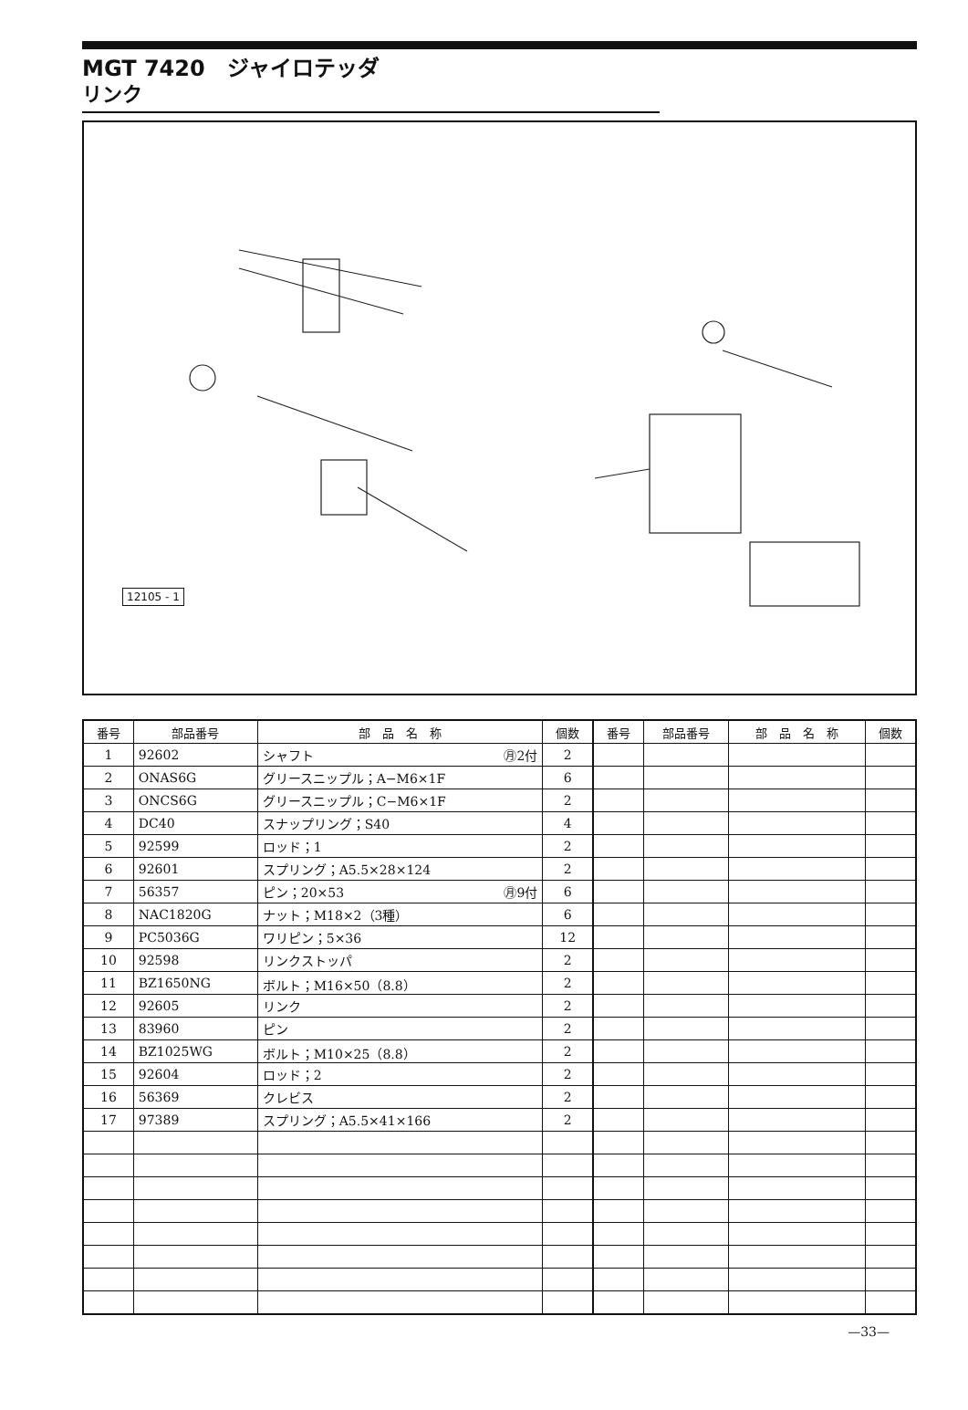MGT 7420　ジャイロテッダ
リンク
12105 - 1
| 番号 | 部品番号 | 部 品 名 称 | 個数 | 番号 | 部品番号 | 部 品 名 称 | 個数 |
| --- | --- | --- | --- | --- | --- | --- | --- |
| 1 | 92602 | シャフト ㊊2付 | 2 | | | | |
| 2 | ONAS6G | グリースニップル；A−M6×1F | 6 | | | | |
| 3 | ONCS6G | グリースニップル；C−M6×1F | 2 | | | | |
| 4 | DC40 | スナップリング；S40 | 4 | | | | |
| 5 | 92599 | ロッド；1 | 2 | | | | |
| 6 | 92601 | スプリング；A5.5×28×124 | 2 | | | | |
| 7 | 56357 | ピン；20×53 ㊊9付 | 6 | | | | |
| 8 | NAC1820G | ナット；M18×2（3種） | 6 | | | | |
| 9 | PC5036G | ワリピン；5×36 | 12 | | | | |
| 10 | 92598 | リンクストッパ | 2 | | | | |
| 11 | BZ1650NG | ボルト；M16×50（8.8） | 2 | | | | |
| 12 | 92605 | リンク | 2 | | | | |
| 13 | 83960 | ピン | 2 | | | | |
| 14 | BZ1025WG | ボルト；M10×25（8.8） | 2 | | | | |
| 15 | 92604 | ロッド；2 | 2 | | | | |
| 16 | 56369 | クレビス | 2 | | | | |
| 17 | 97389 | スプリング；A5.5×41×166 | 2 | | | | |
—33—